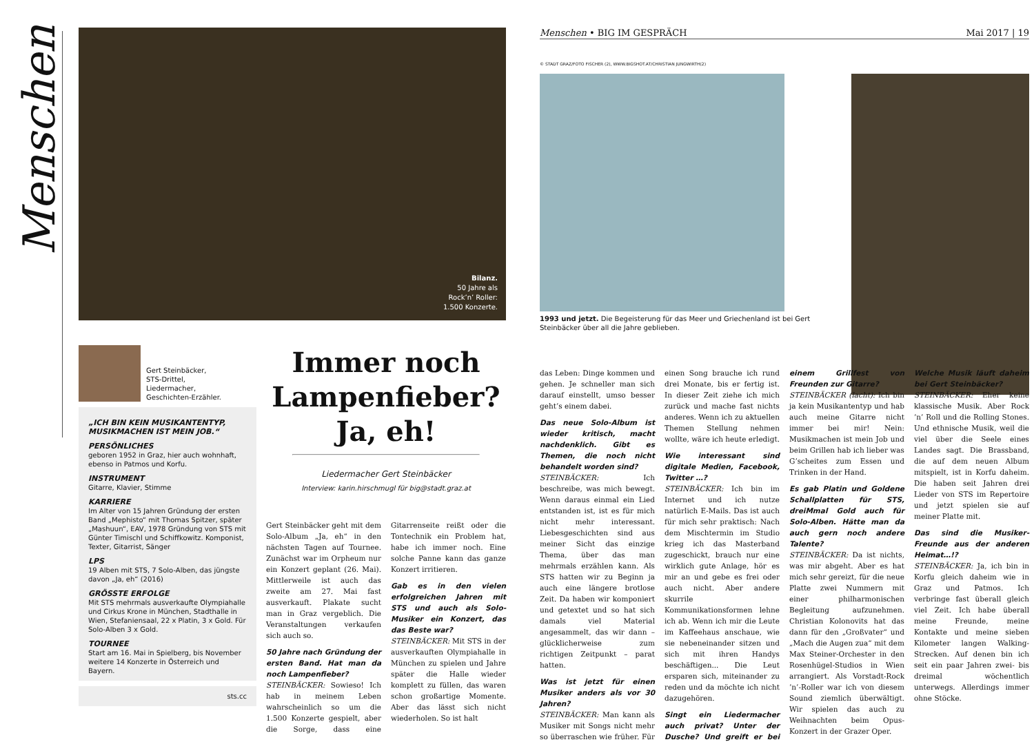Menschen
Bilanz.
50 Jahre als
Rock’n’ Roller:
1.500 Konzerte.
Gert Steinbäcker,
STS-Drittel,
Liedermacher,
Geschichten-Erzähler.
„ICH BIN KEIN MUSIKANTENTYP, MUSIKMACHEN IST MEIN JOB.“
PERSÖNLICHES
geboren 1952 in Graz, hier auch wohnhaft, ebenso in Patmos und Korfu.
INSTRUMENT
Gitarre, Klavier, Stimme
KARRIERE
Im Alter von 15 Jahren Gründung der ersten Band „Mephisto“ mit Thomas Spitzer, später „Mashuun“, EAV, 1978 Gründung von STS mit Günter Timischl und Schiffkowitz. Komponist, Texter, Gitarrist, Sänger
LPS
19 Alben mit STS, 7 Solo-Alben, das jüngste davon „Ja, eh“ (2016)
GRÖSSTE ERFOLGE
Mit STS mehrmals ausverkaufte Olympiahalle und Cirkus Krone in München, Stadthalle in Wien, Stefaniensaal, 22 x Platin, 3 x Gold. Für Solo-Alben 3 x Gold.
TOURNEE
Start am 16. Mai in Spielberg, bis November weitere 14 Konzerte in Österreich und Bayern.
sts.cc
Immer noch Lampenfieber? Ja, eh!
Liedermacher Gert Steinbäcker
Interview: karin.hirschmugl für big@stadt.graz.at
Gert Steinbäcker geht mit dem Solo-Album „Ja, eh“ in den nächsten Tagen auf Tournee. Zunächst war im Orpheum nur ein Konzert geplant (26. Mai). Mittlerweile ist auch das zweite am 27. Mai fast ausverkauft. Plakate sucht man in Graz vergeblich. Die Veranstaltungen verkaufen sich auch so.
50 Jahre nach Gründung der ersten Band. Hat man da noch Lampenfieber?
STEINBÄCKER: Sowieso! Ich hab in meinem Leben wahrscheinlich so um die 1.500 Konzerte gespielt, aber die Sorge, dass eine Gitarrenseite reißt oder die Tontechnik ein Problem hat, habe ich immer noch. Eine solche Panne kann das ganze Konzert irritieren.
Gab es in den vielen erfolgreichen Jahren mit STS und auch als Solo-Musiker ein Konzert, das das Beste war?
STEINBÄCKER: Mit STS in der ausverkauften Olympiahalle in München zu spielen und Jahre später die Halle wieder komplett zu füllen, das waren schon großartige Momente. Aber das lässt sich nicht wiederholen. So ist halt
Menschen • BIG IM GESPRÄCH Mai 2017 | 19
© STADT GRAZ/FOTO FISCHER (2), WWW.BIGSHOT.AT/CHRISTIAN JUNGWIRTH(2)
1993 und jetzt. Die Begeisterung für das Meer und Griechenland ist bei Gert Steinbäcker über all die Jahre geblieben.
das Leben: Dinge kommen und gehen. Je schneller man sich darauf einstellt, umso besser geht’s einem dabei.
Das neue Solo-Album ist wieder kritisch, macht nachdenklich. Gibt es Themen, die noch nicht behandelt worden sind?
STEINBÄCKER: Ich beschreibe, was mich bewegt. Wenn daraus einmal ein Lied entstanden ist, ist es für mich nicht mehr interessant. Liebesgeschichten sind aus meiner Sicht das einzige Thema, über das man mehrmals erzählen kann. Als STS hatten wir zu Beginn ja auch eine längere brotlose Zeit. Da haben wir komponiert und getextet und so hat sich damals viel Material angesammelt, das wir dann – glücklicherweise zum richtigen Zeitpunkt – parat hatten.
Was ist jetzt für einen Musiker anders als vor 30 Jahren?
STEINBÄCKER: Man kann als Musiker mit Songs nicht mehr so überraschen wie früher. Für einen Song brauche ich rund drei Monate, bis er fertig ist. In dieser Zeit ziehe ich mich zurück und mache fast nichts anderes. Wenn ich zu aktuellen Themen Stellung nehmen wollte, wäre ich heute erledigt.
Wie interessant sind digitale Medien, Facebook, Twitter …?
STEINBÄCKER: Ich bin im Internet und ich nutze natürlich E-Mails. Das ist auch für mich sehr praktisch: Nach dem Mischtermin im Studio krieg ich das Masterband zugeschickt, brauch nur eine wirklich gute Anlage, hör es mir an und gebe es frei oder auch nicht. Aber andere skurrile Kommunikationsformen lehne ich ab. Wenn ich mir die Leute im Kaffeehaus anschaue, wie sie nebeneinander sitzen und sich mit ihren Handys beschäftigen... Die Leut ersparen sich, miteinander zu reden und da möchte ich nicht dazugehören.
Singt ein Liedermacher auch privat? Unter der Dusche? Und greift er bei einem Grillfest von Freunden zur Gitarre?
STEINBÄCKER (lacht): Ich bin ja kein Musikantentyp und hab auch meine Gitarre nicht immer bei mir! Nein: Musikmachen ist mein Job und beim Grillen hab ich lieber was G’scheites zum Essen und Trinken in der Hand.
Es gab Platin und Goldene Schallplatten für STS, dreiMmal Gold auch für Solo-Alben. Hätte man da auch gern noch andere Talente?
STEINBÄCKER: Da ist nichts, was mir abgeht. Aber es hat mich sehr gereizt, für die neue Platte zwei Nummern mit einer philharmonischen Begleitung aufzunehmen. Christian Kolonovits hat das dann für den „Großvater“ und „Mach die Augen zua“ mit dem Max Steiner-Orchester in den Rosenhügel-Studios in Wien arrangiert. Als Vorstadt-Rock ’n’-Roller war ich von diesem Sound ziemlich überwältigt. Wir spielen das auch zu Weihnachten beim Opus-Konzert in der Grazer Oper.
Welche Musik läuft daheim bei Gert Steinbäcker?
STEINBÄCKER: Eher keine klassische Musik. Aber Rock ’n’ Roll und die Rolling Stones. Und ethnische Musik, weil die viel über die Seele eines Landes sagt. Die Brassband, die auf dem neuen Album mitspielt, ist in Korfu daheim. Die haben seit Jahren drei Lieder von STS im Repertoire und jetzt spielen sie auf meiner Platte mit.
Das sind die Musiker-Freunde aus der anderen Heimat…!?
STEINBÄCKER: Ja, ich bin in Korfu gleich daheim wie in Graz und Patmos. Ich verbringe fast überall gleich viel Zeit. Ich habe überall meine Freunde, meine Kontakte und meine sieben Kilometer langen Walking-Strecken. Auf denen bin ich seit ein paar Jahren zwei- bis dreimal wöchentlich unterwegs. Allerdings immer ohne Stöcke.